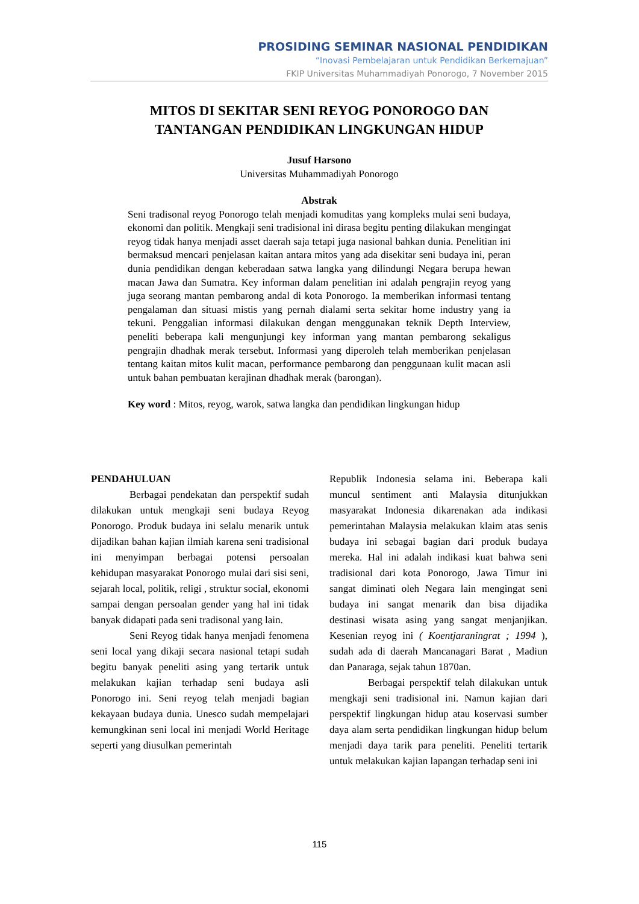PROSIDING SEMINAR NASIONAL PENDIDIKAN
“Inovasi Pembelajaran untuk Pendidikan Berkemajuan”
FKIP Universitas Muhammadiyah Ponorogo, 7 November 2015
MITOS DI SEKITAR SENI REYOG PONOROGO DAN
TANTANGAN PENDIDIKAN LINGKUNGAN HIDUP
Jusuf Harsono
Universitas Muhammadiyah Ponorogo
Abstrak
Seni tradisonal reyog Ponorogo telah menjadi komuditas yang kompleks mulai seni budaya, ekonomi dan politik. Mengkaji seni tradisional ini dirasa begitu penting dilakukan mengingat reyog tidak hanya menjadi asset daerah saja tetapi juga nasional bahkan dunia. Penelitian ini bermaksud mencari penjelasan kaitan antara mitos yang ada disekitar seni budaya ini, peran dunia pendidikan dengan keberadaan satwa langka yang dilindungi Negara berupa hewan macan Jawa dan Sumatra. Key informan dalam penelitian ini adalah pengrajin reyog yang juga seorang mantan pembarong andal di kota Ponorogo. Ia memberikan informasi tentang pengalaman dan situasi mistis yang pernah dialami serta sekitar home industry yang ia tekuni. Penggalian informasi dilakukan dengan menggunakan teknik Depth Interview, peneliti beberapa kali mengunjungi key informan yang mantan pembarong sekaligus pengrajin dhadhak merak tersebut. Informasi yang diperoleh telah memberikan penjelasan tentang kaitan mitos kulit macan, performance pembarong dan penggunaan kulit macan asli untuk bahan pembuatan kerajinan dhadhak merak (barongan).
Key word : Mitos, reyog, warok, satwa langka dan pendidikan lingkungan hidup
PENDAHULUAN
Berbagai pendekatan dan perspektif sudah dilakukan untuk mengkaji seni budaya Reyog Ponorogo. Produk budaya ini selalu menarik untuk dijadikan bahan kajian ilmiah karena seni tradisional ini menyimpan berbagai potensi persoalan kehidupan masyarakat Ponorogo mulai dari sisi seni, sejarah local, politik, religi , struktur social, ekonomi sampai dengan persoalan gender yang hal ini tidak banyak didapati pada seni tradisonal yang lain.
Seni Reyog tidak hanya menjadi fenomena seni local yang dikaji secara nasional tetapi sudah begitu banyak peneliti asing yang tertarik untuk melakukan kajian terhadap seni budaya asli Ponorogo ini. Seni reyog telah menjadi bagian kekayaan budaya dunia. Unesco sudah mempelajari kemungkinan seni local ini menjadi World Heritage seperti yang diusulkan pemerintah
Republik Indonesia selama ini. Beberapa kali muncul sentiment anti Malaysia ditunjukkan masyarakat Indonesia dikarenakan ada indikasi pemerintahan Malaysia melakukan klaim atas senis budaya ini sebagai bagian dari produk budaya mereka. Hal ini adalah indikasi kuat bahwa seni tradisional dari kota Ponorogo, Jawa Timur ini sangat diminati oleh Negara lain mengingat seni budaya ini sangat menarik dan bisa dijadika destinasi wisata asing yang sangat menjanjikan. Kesenian reyog ini ( Koentjaraningrat ; 1994 ), sudah ada di daerah Mancanagari Barat , Madiun dan Panaraga, sejak tahun 1870an.
Berbagai perspektif telah dilakukan untuk mengkaji seni tradisional ini. Namun kajian dari perspektif lingkungan hidup atau koservasi sumber daya alam serta pendidikan lingkungan hidup belum menjadi daya tarik para peneliti. Peneliti tertarik untuk melakukan kajian lapangan terhadap seni ini
115